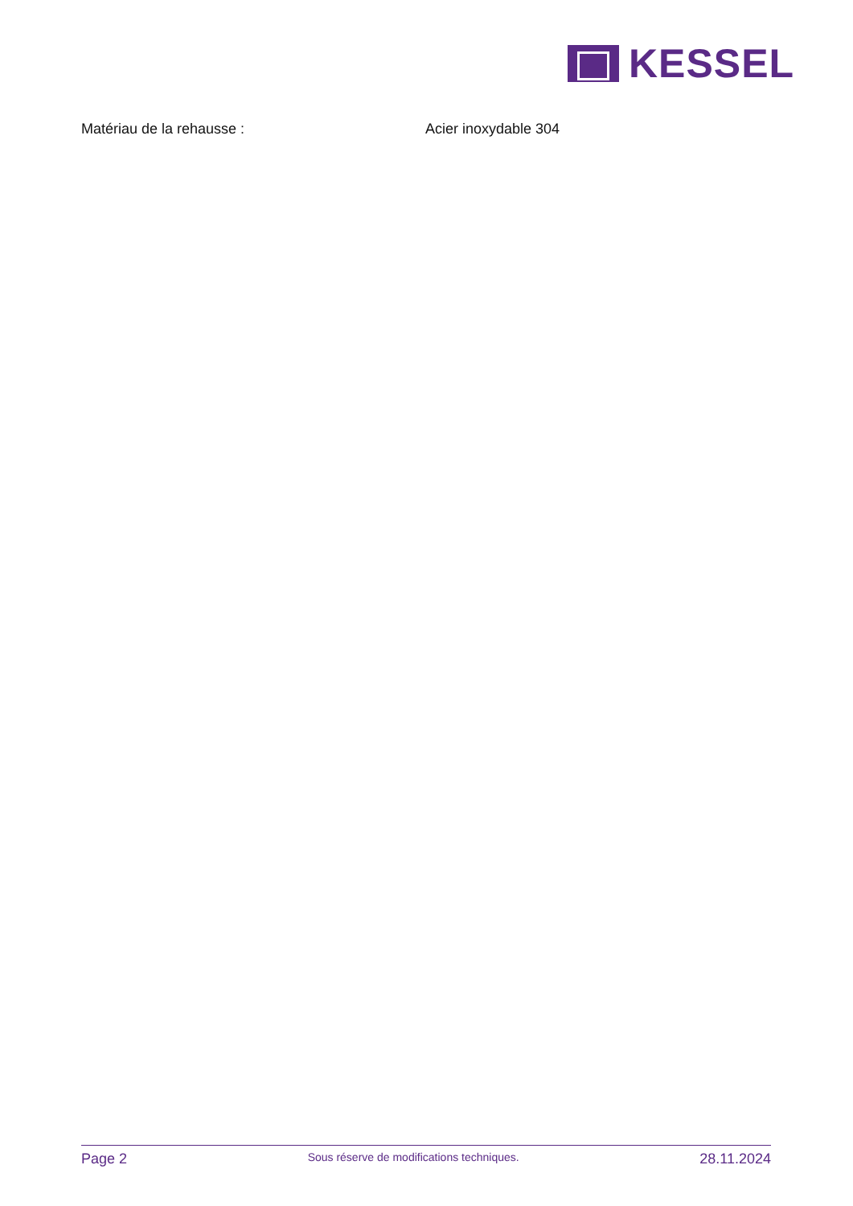KESSEL
Matériau de la rehausse : Acier inoxydable 304
Page 2 Sous réserve de modifications techniques. 28.11.2024